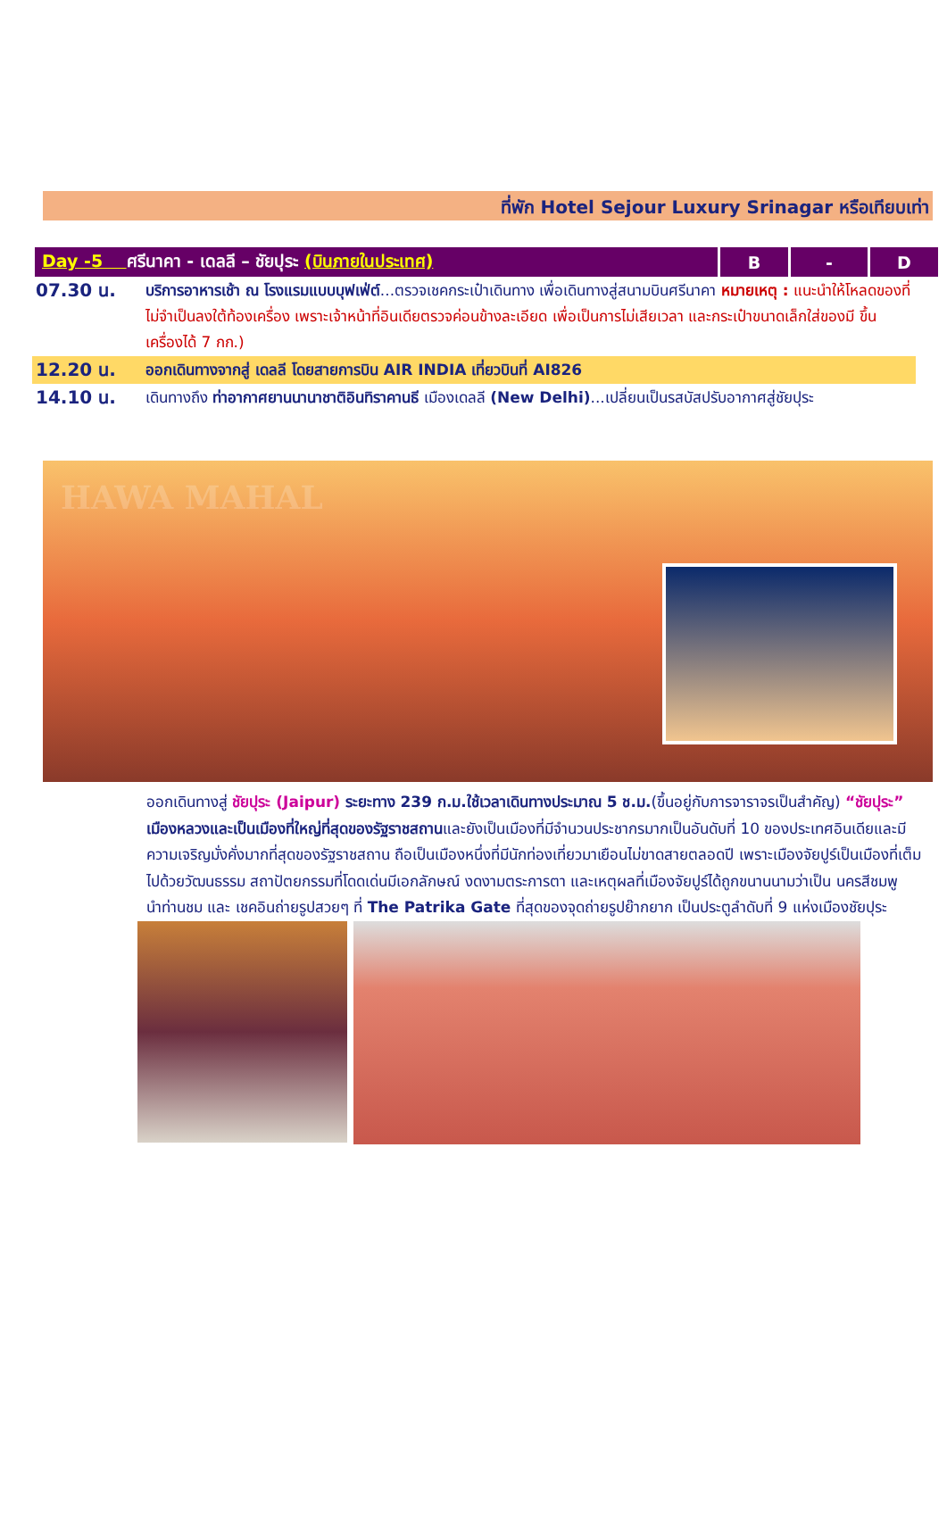ที่พัก Hotel Sejour Luxury Srinagar หรือเทียบเท่า
| Day -5 ศรีนาคา - เดลลี – ชัยปุระ (บินภายในประเทศ) | B | - | D |
| 07.30 น. | บริการอาหารเช้า ณ โรงแรมแบบบุฟเฟ่ต์ ...ตรวจเชคกระเป๋าเดินทาง เพื่อเดินทางสู่สนามบินศรีนาคา หมายเหตุ : แนะนำให้โหลดของที่ไม่จำเป็นลงใต้ท้องเครื่อง เพราะเจ้าหน้าที่อินเดียตรวจค่อนข้างละเอียด เพื่อเป็นการไม่เสียเวลา และกระเป๋าขนาดเล็กใส่ของมี ขึ้นเครื่องได้ 7 กก.) |
| 12.20 น. | ออกเดินทางจากสู่ เดลลี โดยสายการบิน AIR INDIA เที่ยวบินที่ AI826 |
| 14.10 น. | เดินทางถึง ท่าอากาศยานนานาชาติอินทิราคานธี เมืองเดลลี (New Delhi) ...เปลี่ยนเป็นรสบัสปรับอากาศสู่ชัยปุระ |
HAWA MAHAL
ออกเดินทางสู่ ชัยปุระ (Jaipur) ระยะทาง 239 ก.ม.ใช้เวลาเดินทางประมาณ 5 ช.ม.(ขึ้นอยู่กับการจาราจรเป็นสำคัญ) “ชัยปุระ” เมืองหลวงและเป็นเมืองที่ใหญ่ที่สุดของรัฐราชสถานและยังเป็นเมืองที่มีจำนวนประชากรมากเป็นอันดับที่ 10 ของประเทศอินเดียและมีความเจริญมั่งคั่งมากที่สุดของรัฐราชสถาน ถือเป็นเมืองหนึ่งที่มีนักท่องเที่ยวมาเยือนไม่ขาดสายตลอดปี เพราะเมืองจัยปูร์เป็นเมืองที่เต็มไปด้วยวัฒนธรรม สถาปัตยกรรมที่โดดเด่นมีเอกลักษณ์ งดงามตระการตา และเหตุผลที่เมืองจัยปูร์ได้ถูกขนานนามว่าเป็น นครสีชมพู
นำท่านชม และ เชคอินถ่ายรูปสวยๆ ที่ The Patrika Gate ที่สุดของจุดถ่ายรูปย๊ากยาก เป็นประตูลำดับที่ 9 แห่งเมืองชัยปุระ